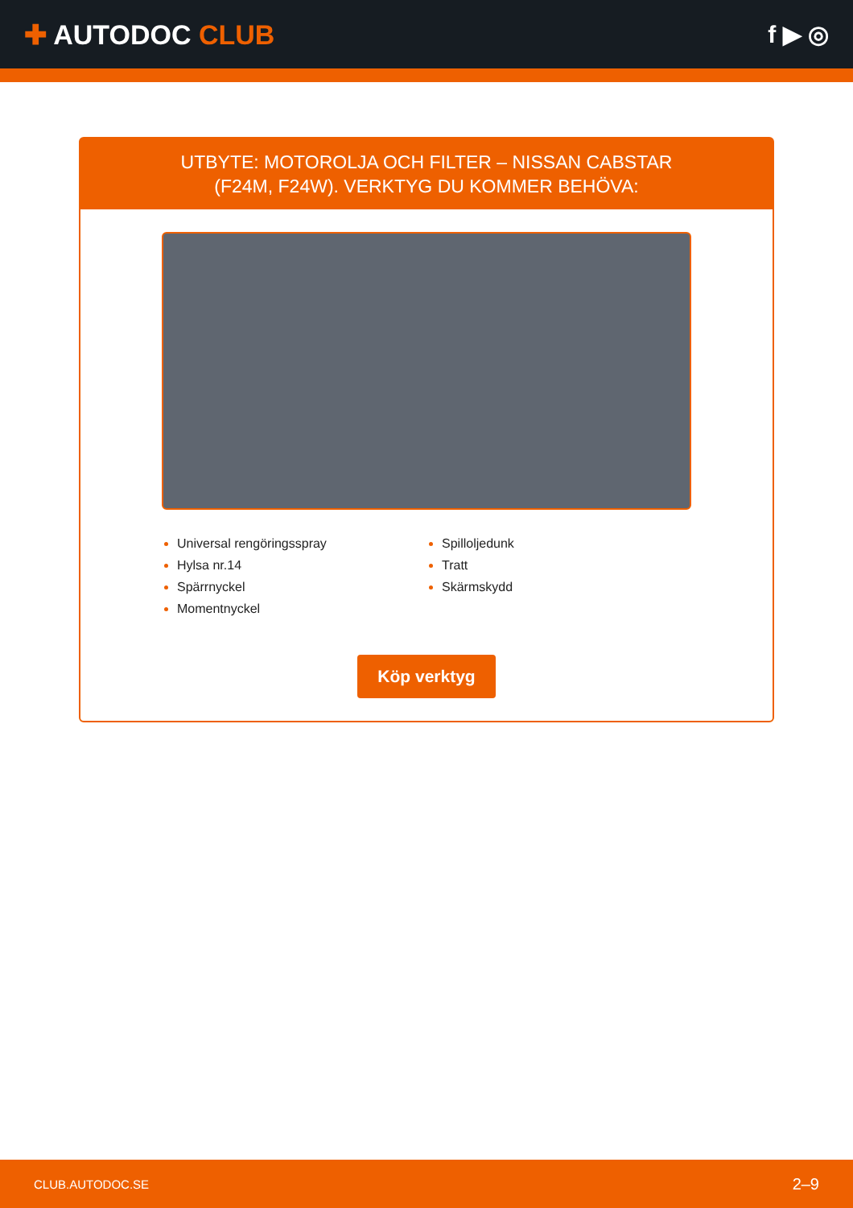✚ AUTODOC CLUB f ▶ ◎
UTBYTE: MOTOROLJA OCH FILTER – NISSAN CABSTAR
(F24M, F24W). VERKTYG DU KOMMER BEHÖVA:
Universal rengöringsspray
Hylsa nr.14
Spärrnyckel
Momentnyckel
Spilloljedunk
Tratt
Skärmskydd
Köp verktyg
CLUB.AUTODOC.SE 2–9